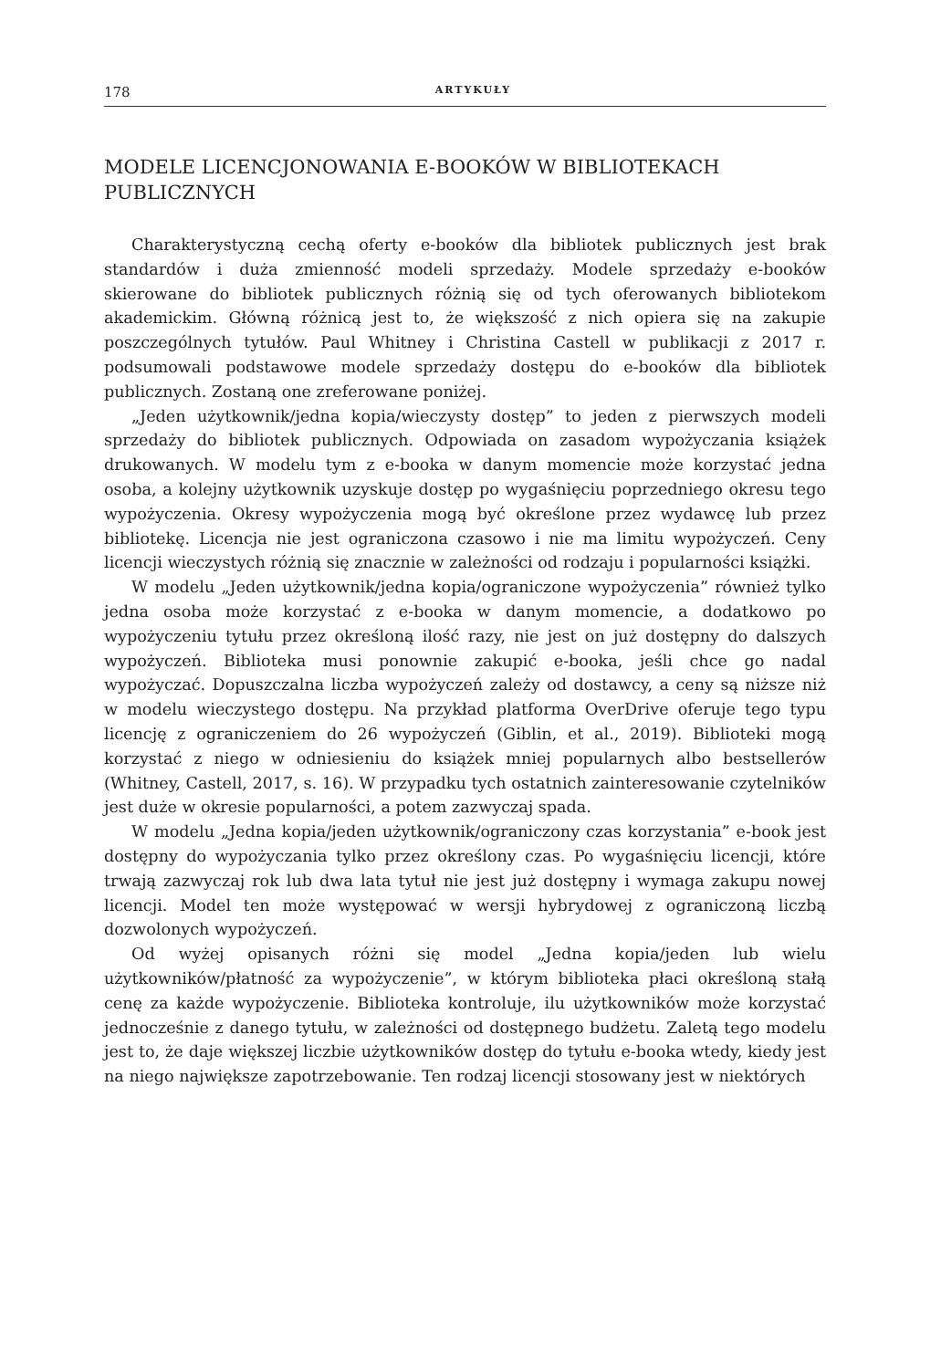178 ARTYKUŁY
MODELE LICENCJONOWANIA E-BOOKÓW W BIBLIOTEKACH PUBLICZNYCH
Charakterystyczną cechą oferty e-booków dla bibliotek publicznych jest brak standardów i duża zmienność modeli sprzedaży. Modele sprzedaży e-booków skierowane do bibliotek publicznych różnią się od tych oferowanych bibliotekom akademickim. Główną różnicą jest to, że większość z nich opiera się na zakupie poszczególnych tytułów. Paul Whitney i Christina Castell w publikacji z 2017 r. podsumowali podstawowe modele sprzedaży dostępu do e-booków dla bibliotek publicznych. Zostaną one zreferowane poniżej.
„Jeden użytkownik/jedna kopia/wieczysty dostęp” to jeden z pierwszych modeli sprzedaży do bibliotek publicznych. Odpowiada on zasadom wypożyczania książek drukowanych. W modelu tym z e-booka w danym momencie może korzystać jedna osoba, a kolejny użytkownik uzyskuje dostęp po wygaśnięciu poprzedniego okresu tego wypożyczenia. Okresy wypożyczenia mogą być określone przez wydawcę lub przez bibliotekę. Licencja nie jest ograniczona czasowo i nie ma limitu wypożyczeń. Ceny licencji wieczystych różnią się znacznie w zależności od rodzaju i popularności książki.
W modelu „Jeden użytkownik/jedna kopia/ograniczone wypożyczenia” również tylko jedna osoba może korzystać z e-booka w danym momencie, a dodatkowo po wypożyczeniu tytułu przez określoną ilość razy, nie jest on już dostępny do dalszych wypożyczeń. Biblioteka musi ponownie zakupić e-booka, jeśli chce go nadal wypożyczać. Dopuszczalna liczba wypożyczeń zależy od dostawcy, a ceny są niższe niż w modelu wieczystego dostępu. Na przykład platforma OverDrive oferuje tego typu licencję z ograniczeniem do 26 wypożyczeń (Giblin, et al., 2019). Biblioteki mogą korzystać z niego w odniesieniu do książek mniej popularnych albo bestsellerów (Whitney, Castell, 2017, s. 16). W przypadku tych ostatnich zainteresowanie czytelników jest duże w okresie popularności, a potem zazwyczaj spada.
W modelu „Jedna kopia/jeden użytkownik/ograniczony czas korzystania” e-book jest dostępny do wypożyczania tylko przez określony czas. Po wygaśnięciu licencji, które trwają zazwyczaj rok lub dwa lata tytuł nie jest już dostępny i wymaga zakupu nowej licencji. Model ten może występować w wersji hybrydowej z ograniczoną liczbą dozwolonych wypożyczeń.
Od wyżej opisanych różni się model „Jedna kopia/jeden lub wielu użytkowników/płatność za wypożyczenie”, w którym biblioteka płaci określoną stałą cenę za każde wypożyczenie. Biblioteka kontroluje, ilu użytkowników może korzystać jednocześnie z danego tytułu, w zależności od dostępnego budżetu. Zaletą tego modelu jest to, że daje większej liczbie użytkowników dostęp do tytułu e-booka wtedy, kiedy jest na niego największe zapotrzebowanie. Ten rodzaj licencji stosowany jest w niektórych